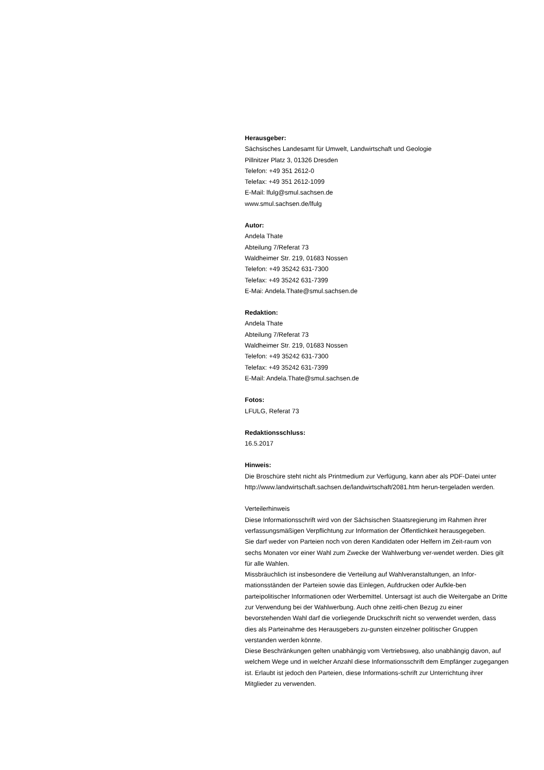Herausgeber:
Sächsisches Landesamt für Umwelt, Landwirtschaft und Geologie
Pillnitzer Platz 3, 01326 Dresden
Telefon: +49 351 2612-0
Telefax: +49 351 2612-1099
E-Mail: lfulg@smul.sachsen.de
www.smul.sachsen.de/lfulg
Autor:
Andela Thate
Abteilung 7/Referat 73
Waldheimer Str. 219, 01683 Nossen
Telefon: +49 35242 631-7300
Telefax: +49 35242 631-7399
E-Mai: Andela.Thate@smul.sachsen.de
Redaktion:
Andela Thate
Abteilung 7/Referat 73
Waldheimer Str. 219, 01683 Nossen
Telefon: +49 35242 631-7300
Telefax: +49 35242 631-7399
E-Mail: Andela.Thate@smul.sachsen.de
Fotos:
LFULG, Referat 73
Redaktionsschluss:
16.5.2017
Hinweis:
Die Broschüre steht nicht als Printmedium zur Verfügung, kann aber als PDF-Datei unter http://www.landwirtschaft.sachsen.de/landwirtschaft/2081.htm herun-tergeladen werden.
Verteilerhinweis
Diese Informationsschrift wird von der Sächsischen Staatsregierung im Rahmen ihrer verfassungsmäßigen Verpflichtung zur Information der Öffentlichkeit herausgegeben.
Sie darf weder von Parteien noch von deren Kandidaten oder Helfern im Zeit-raum von sechs Monaten vor einer Wahl zum Zwecke der Wahlwerbung ver-wendet werden. Dies gilt für alle Wahlen.
Missbräuchlich ist insbesondere die Verteilung auf Wahlveranstaltungen, an Infor-mationsständen der Parteien sowie das Einlegen, Aufdrucken oder Aufkle-ben parteipolitischer Informationen oder Werbemittel. Untersagt ist auch die Weitergabe an Dritte zur Verwendung bei der Wahlwerbung. Auch ohne zeitli-chen Bezug zu einer bevorstehenden Wahl darf die vorliegende Druckschrift nicht so verwendet werden, dass dies als Parteinahme des Herausgebers zu-gunsten einzelner politischer Gruppen verstanden werden könnte.
Diese Beschränkungen gelten unabhängig vom Vertriebsweg, also unabhängig davon, auf welchem Wege und in welcher Anzahl diese Informationsschrift dem Empfänger zugegangen ist. Erlaubt ist jedoch den Parteien, diese Informations-schrift zur Unterrichtung ihrer Mitglieder zu verwenden.